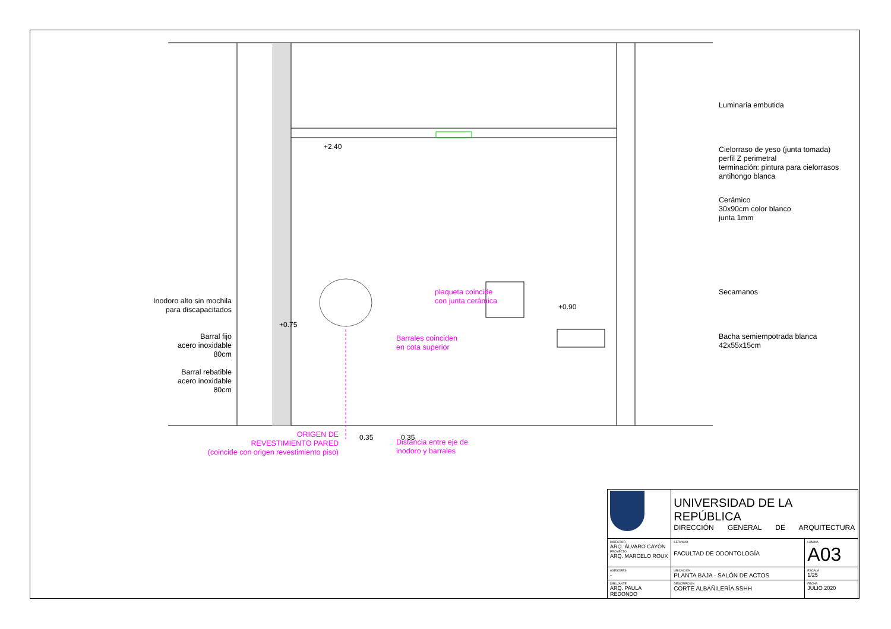Inodoro alto sin mochila
para discapacitados
Barral fijo
acero inoxidable
80cm
Barral rebatible
acero inoxidable
80cm
+2.40
plaqueta coincide
con junta cerámica
+0.90
+0.75
Barrales coinciden
en cota superior
ORIGEN DE
REVESTIMIENTO PARED
(coincide con origen revestimiento piso)
0.35 0.35
Distancia entre eje de
inodoro y barrales
Luminaria embutida
Cielorraso de yeso (junta tomada)
perfil Z perimetral
terminación: pintura para cielorrasos
antihongo blanca
Cerámico
30x90cm color blanco
junta 1mm
Secamanos
Bacha semiempotrada blanca
42x55x15cm
| | UNIVERSIDAD DE LA REPÚBLICA DIRECCIÓN GENERAL DE ARQUITECTURA | |
| DIRECTOR ARQ. ÁLVARO CAYÓN PROYECTO ARQ. MARCELO ROUX | SERVICIO FACULTAD DE ODONTOLOGÍA | LÁMINA A03 |
| ASESORES - | UBICACIÓN PLANTA BAJA - SALÓN DE ACTOS | ESCALA 1/25 |
| DIBUJANTE ARQ. PAULA REDONDO | DESCRIPCIÓN CORTE ALBAÑILERÍA SSHH | FECHA JULIO 2020 |